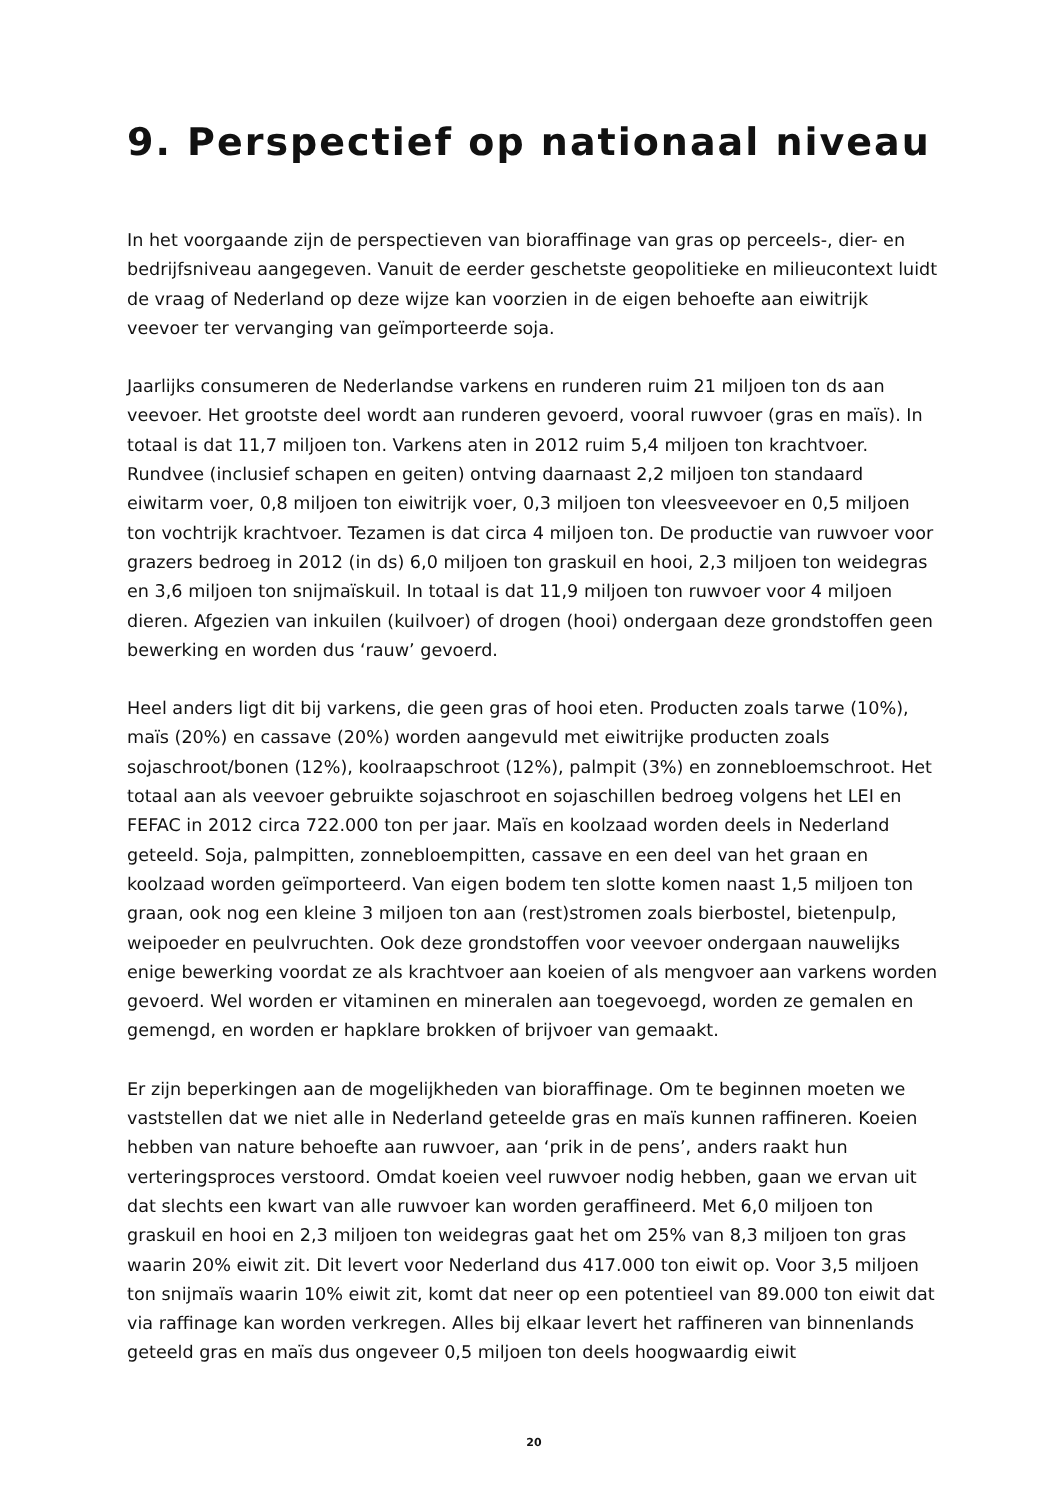9. Perspectief op nationaal niveau
In het voorgaande zijn de perspectieven van bioraffinage van gras op perceels-, dier- en bedrijfsniveau aangegeven. Vanuit de eerder geschetste geopolitieke en milieucontext luidt de vraag of Nederland op deze wijze kan voorzien in de eigen behoefte aan eiwitrijk veevoer ter vervanging van geïmporteerde soja.
Jaarlijks consumeren de Nederlandse varkens en runderen ruim 21 miljoen ton ds aan veevoer. Het grootste deel wordt aan runderen gevoerd, vooral ruwvoer (gras en maïs). In totaal is dat 11,7 miljoen ton. Varkens aten in 2012 ruim 5,4 miljoen ton krachtvoer. Rundvee (inclusief schapen en geiten) ontving daarnaast 2,2 miljoen ton standaard eiwitarm voer, 0,8 miljoen ton eiwitrijk voer, 0,3 miljoen ton vleesveevoer en 0,5 miljoen ton vochtrijk krachtvoer. Tezamen is dat circa 4 miljoen ton. De productie van ruwvoer voor grazers bedroeg in 2012 (in ds) 6,0 miljoen ton graskuil en hooi, 2,3 miljoen ton weidegras en 3,6 miljoen ton snijmaïskuil. In totaal is dat 11,9 miljoen ton ruwvoer voor 4 miljoen dieren. Afgezien van inkuilen (kuilvoer) of drogen (hooi) ondergaan deze grondstoffen geen bewerking en worden dus ‘rauw’ gevoerd.
Heel anders ligt dit bij varkens, die geen gras of hooi eten. Producten zoals tarwe (10%), maïs (20%) en cassave (20%) worden aangevuld met eiwitrijke producten zoals sojaschroot/bonen (12%), koolraapschroot (12%), palmpit (3%) en zonnebloemschroot. Het totaal aan als veevoer gebruikte sojaschroot en sojaschillen bedroeg volgens het LEI en FEFAC in 2012 circa 722.000 ton per jaar. Maïs en koolzaad worden deels in Nederland geteeld. Soja, palmpitten, zonnebloempitten, cassave en een deel van het graan en koolzaad worden geïmporteerd. Van eigen bodem ten slotte komen naast 1,5 miljoen ton graan, ook nog een kleine 3 miljoen ton aan (rest)stromen zoals bierbostel, bietenpulp, weipoeder en peulvruchten. Ook deze grondstoffen voor veevoer ondergaan nauwelijks enige bewerking voordat ze als krachtvoer aan koeien of als mengvoer aan varkens worden gevoerd. Wel worden er vitaminen en mineralen aan toegevoegd, worden ze gemalen en gemengd, en worden er hapklare brokken of brijvoer van gemaakt.
Er zijn beperkingen aan de mogelijkheden van bioraffinage. Om te beginnen moeten we vaststellen dat we niet alle in Nederland geteelde gras en maïs kunnen raffineren. Koeien hebben van nature behoefte aan ruwvoer, aan ‘prik in de pens’, anders raakt hun verteringsproces verstoord. Omdat koeien veel ruwvoer nodig hebben, gaan we ervan uit dat slechts een kwart van alle ruwvoer kan worden geraffineerd. Met 6,0 miljoen ton graskuil en hooi en 2,3 miljoen ton weidegras gaat het om 25% van 8,3 miljoen ton gras waarin 20% eiwit zit. Dit levert voor Nederland dus 417.000 ton eiwit op. Voor 3,5 miljoen ton snijmaïs waarin 10% eiwit zit, komt dat neer op een potentieel van 89.000 ton eiwit dat via raffinage kan worden verkregen. Alles bij elkaar levert het raffineren van binnenlands geteeld gras en maïs dus ongeveer 0,5 miljoen ton deels hoogwaardig eiwit
20